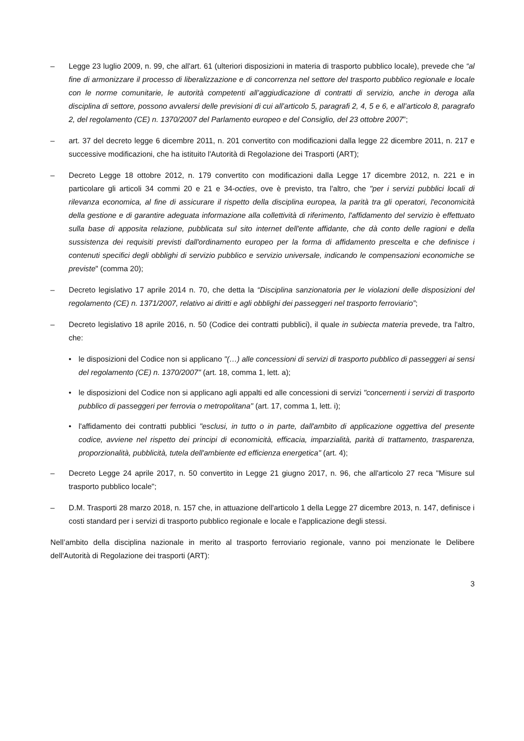– Legge 23 luglio 2009, n. 99, che all'art. 61 (ulteriori disposizioni in materia di trasporto pubblico locale), prevede che “al fine di armonizzare il processo di liberalizzazione e di concorrenza nel settore del trasporto pubblico regionale e locale con le norme comunitarie, le autorità competenti all’aggiudicazione di contratti di servizio, anche in deroga alla disciplina di settore, possono avvalersi delle previsioni di cui all’articolo 5, paragrafi 2, 4, 5 e 6, e all’articolo 8, paragrafo 2, del regolamento (CE) n. 1370/2007 del Parlamento europeo e del Consiglio, del 23 ottobre 2007”;
– art. 37 del decreto legge 6 dicembre 2011, n. 201 convertito con modificazioni dalla legge 22 dicembre 2011, n. 217 e successive modificazioni, che ha istituito l'Autorità di Regolazione dei Trasporti (ART);
– Decreto Legge 18 ottobre 2012, n. 179 convertito con modificazioni dalla Legge 17 dicembre 2012, n. 221 e in particolare gli articoli 34 commi 20 e 21 e 34-octies, ove è previsto, tra l'altro, che "per i servizi pubblici locali di rilevanza economica, al fine di assicurare il rispetto della disciplina europea, la parità tra gli operatori, l'economicità della gestione e di garantire adeguata informazione alla collettività di riferimento, l'affidamento del servizio è effettuato sulla base di apposita relazione, pubblicata sul sito internet dell'ente affidante, che dà conto delle ragioni e della sussistenza dei requisiti previsti dall'ordinamento europeo per la forma di affidamento prescelta e che definisce i contenuti specifici degli obblighi di servizio pubblico e servizio universale, indicando le compensazioni economiche se previste" (comma 20);
– Decreto legislativo 17 aprile 2014 n. 70, che detta la “Disciplina sanzionatoria per le violazioni delle disposizioni del regolamento (CE) n. 1371/2007, relativo ai diritti e agli obblighi dei passeggeri nel trasporto ferroviario”;
– Decreto legislativo 18 aprile 2016, n. 50 (Codice dei contratti pubblici), il quale in subiecta materia prevede, tra l'altro, che:
• le disposizioni del Codice non si applicano "(…) alle concessioni di servizi di trasporto pubblico di passeggeri ai sensi del regolamento (CE) n. 1370/2007" (art. 18, comma 1, lett. a);
• le disposizioni del Codice non si applicano agli appalti ed alle concessioni di servizi "concernenti i servizi di trasporto pubblico di passeggeri per ferrovia o metropolitana" (art. 17, comma 1, lett. i);
• l'affidamento dei contratti pubblici "esclusi, in tutto o in parte, dall'ambito di applicazione oggettiva del presente codice, avviene nel rispetto dei principi di economicità, efficacia, imparzialità, parità di trattamento, trasparenza, proporzionalità, pubblicità, tutela dell'ambiente ed efficienza energetica" (art. 4);
– Decreto Legge 24 aprile 2017, n. 50 convertito in Legge 21 giugno 2017, n. 96, che all'articolo 27 reca "Misure sul trasporto pubblico locale";
– D.M. Trasporti 28 marzo 2018, n. 157 che, in attuazione dell'articolo 1 della Legge 27 dicembre 2013, n. 147, definisce i costi standard per i servizi di trasporto pubblico regionale e locale e l'applicazione degli stessi.
Nell’ambito della disciplina nazionale in merito al trasporto ferroviario regionale, vanno poi menzionate le Delibere dell'Autorità di Regolazione dei trasporti (ART):
3